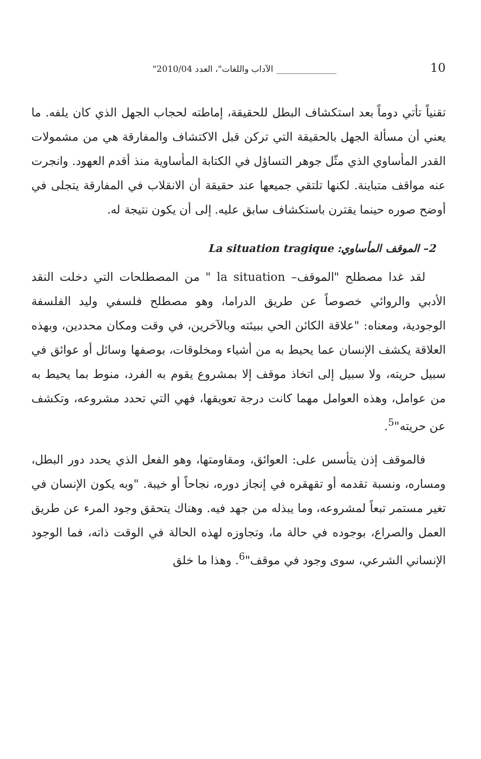"الآداب واللغات"، العدد 2010/04 ______________ 10
تقنياً تأتي دوماً بعد استكشاف البطل للحقيقة، إماطته لحجاب الجهل الذي كان يلفه. ما يعني أن مسألة الجهل بالحقيقة التي تركن قبل الاكتشاف والمفارقة هي من مشمولات القدر المأساوي الذي مثّل جوهر التساؤل في الكتابة المأساوية منذ أقدم العهود. وانجرت عنه مواقف متباينة. لكنها تلتقي جميعها عند حقيقة أن الانقلاب في المفارقة يتجلى في أوضح صوره حينما يقترن باستكشاف سابق عليه. إلى أن يكون نتيجة له.
2– الموقف المأساوي: La situation tragique
لقد غدا مصطلح "الموقف– la situation " من المصطلحات التي دخلت النقد الأدبي والروائي خصوصاً عن طريق الدراما، وهو مصطلح فلسفي وليد الفلسفة الوجودية، ومعناه: "علاقة الكائن الحي ببيئته وبالآخرين، في وقت ومكان محددين، وبهذه العلاقة يكشف الإنسان عما يحيط به من أشياء ومخلوقات، بوصفها وسائل أو عوائق في سبيل حريته، ولا سبيل إلى اتخاذ موقف إلا بمشروع يقوم به الفرد، منوط بما يحيط به من عوامل، وهذه العوامل مهما كانت درجة تعويقها، فهي التي تحدد مشروعه، وتكشف عن حريته"<sup>5</sup>.
فالموقف إذن يتأسس على: العوائق، ومقاومتها، وهو الفعل الذي يحدد دور البطل، ومساره، ونسبة تقدمه أو تقهقره في إنجاز دوره، نجاحاً أو خيبة. "وبه يكون الإنسان في تغير مستمر تبعاً لمشروعه، وما يبذله من جهد فيه. وهناك يتحقق وجود المرء عن طريق العمل والصراع، بوجوده في حالة ما، وتجاوزه لهذه الحالة في الوقت ذاته، فما الوجود الإنساني الشرعي، سوى وجود في موقف"<sup>6</sup>. وهذا ما خلق